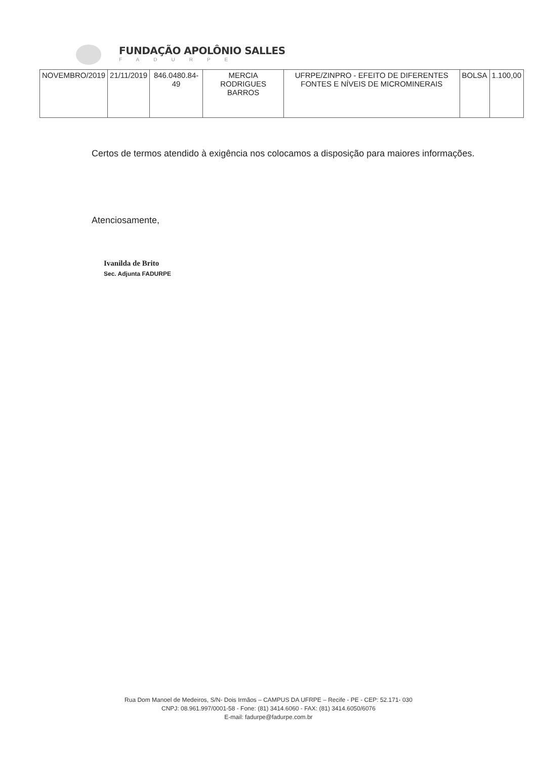FUNDAÇÃO APOLÔNIO SALLES
FADURPE
| NOVEMBRO/2019 | 21/11/2019 | 846.0480.84-49 | MERCIA RODRIGUES BARROS | UFRPE/ZINPRO - EFEITO DE DIFERENTES FONTES E NÍVEIS DE MICROMINERAIS | BOLSA | 1.100,00 |
Certos de termos atendido à exigência nos colocamos a disposição para maiores informações.
Atenciosamente,
Ivanilda de Brito
Sec. Adjunta FADURPE
Rua Dom Manoel de Medeiros, S/N- Dois Irmãos – CAMPUS DA UFRPE – Recife - PE - CEP: 52.171- 030
CNPJ: 08.961.997/0001-58 - Fone: (81) 3414.6060 - FAX: (81) 3414.6050/6076
E-mail: fadurpe@fadurpe.com.br